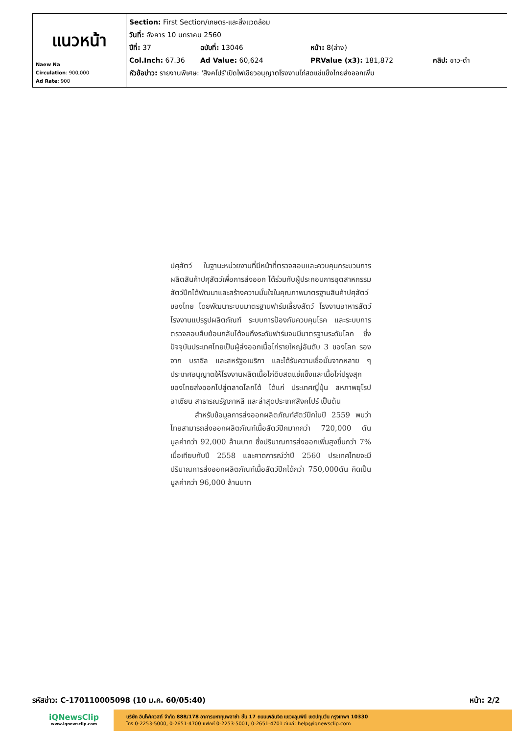| แนวหน้า Naew Na Circulation : 900,000 Ad Rate : 900 | Section: First Section/เกษตร-และสิ่งแวดล้อม วันที่: อังคาร 10 มกราคม 2560 ปีที่: 37 ฉบับที่: 13046 หน้า: 8(ล่าง) Col.Inch: 67.36 Ad Value: 60,624 PRValue (x3): 181,872 คลิป: ขาว-ดำ หัวข้อข่าว: รายงานพิเศษ: 'สิงคโปร์'เปิดไฟเขียวอนุญาตโรงงานไก่สดแช่แข็งไทยส่งออกเพิ่ม |
ปศุสัตว์ ในฐานะหน่วยงานที่มีหน้าที่ตรวจสอบและควบคุมกระบวนการผลิตสินค้าปศุสัตว์เพื่อการส่งออก ได้ร่วมกับผู้ประกอบการอุตสาหกรรมสัตว์ปีกได้พัฒนาและสร้างความมั่นใจในคุณภาพมาตรฐานสินค้าปศุสัตว์ของไทย โดยพัฒนาระบบมาตรฐานฟาร์มเลี้ยงสัตว์ โรงงานอาหารสัตว์ โรงงานแปรรูปผลิตภัณฑ์ ระบบการป้องกันควบคุมโรค และระบบการตรวจสอบสืบย้อนกลับได้จนถึงระดับฟาร์มจนมีมาตรฐานระดับโลก ซึ่งปัจจุบันประเทศไทยเป็นผู้ส่งออกเนื้อไก่รายใหญ่อันดับ 3 ของโลก รองจาก บราซิล และสหรัฐอเมริกา และได้รับความเชื่อมั่นจากหลาย ๆประเทศอนุญาตให้โรงงานผลิตเนื้อไก่ดิบสดแช่แข็งและเนื้อไก่ปรุงสุกของไทยส่งออกไปสู่ตลาดโลกได้ ได้แก่ ประเทศญี่ปุ่น สหภาพยุโรป อาเซียน สาธารณรัฐเกาหลี และล่าสุดประเทศสิงคโปร์ เป็นต้น
สำหรับข้อมูลการส่งออกผลิตภัณฑ์สัตว์ปีกในปี 2559 พบว่า ไทยสามารถส่งออกผลิตภัณฑ์เนื้อสัตว์ปีกมากกว่า 720,000 ตัน มูลค่ากว่า 92,000 ล้านบาท ซึ่งปริมาณการส่งออกเพิ่มสูงขึ้นกว่า 7% เมื่อเทียบกับปี 2558 และคาดการณ์ว่าปี 2560 ประเทศไทยจะมีปริมาณการส่งออกผลิตภัณฑ์เนื้อสัตว์ปีกได้กว่า 750,000ตัน คิดเป็นมูลค่ากว่า 96,000 ล้านบาท
รหัสข่าว: C-170110005098 (10 ม.ค. 60/05:40) หน้า: 2/2
iQNewsClip
www.iqnewsclip.com
บริษัท อินโฟเควสท์ จำกัด 888/178 อาคารมหาทุนพลาซ่า ชั้น 17 ถนนเพลินจิต แขวงลุมพินี เขตปทุมวัน กรุงเทพฯ 10330
โทร 0-2253-5000, 0-2651-4700 แฟกซ์ 0-2253-5001, 0-2651-4701 อีเมล์: help@iqnewsclip.com